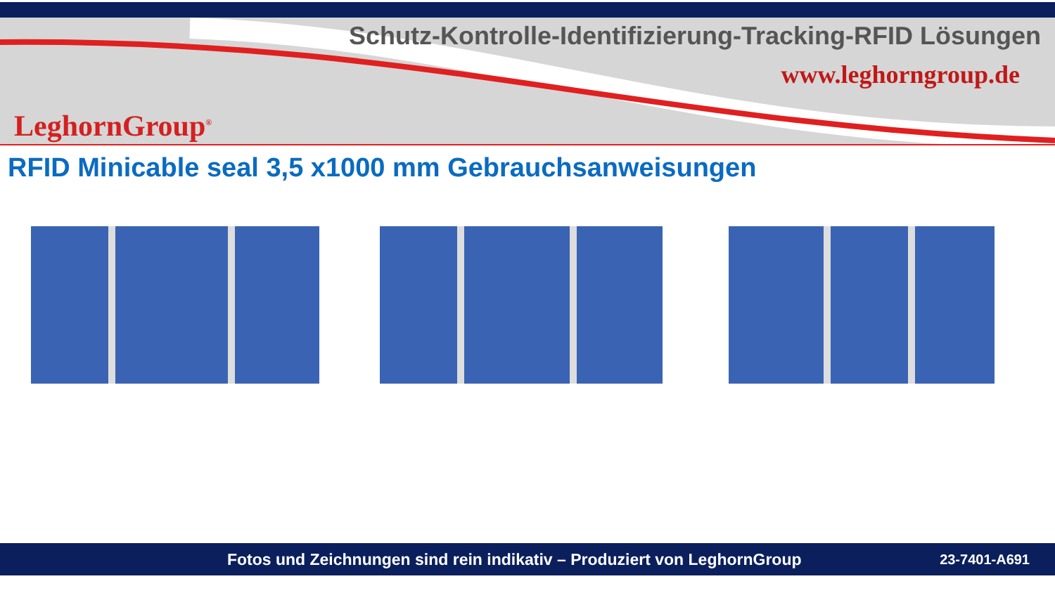Schutz-Kontrolle-Identifizierung-Tracking-RFID Lösungen
www.leghorngroup.de
LeghornGroup<sup>®</sup>
RFID Minicable seal 3,5 x1000 mm Gebrauchsanweisungen
Fotos und Zeichnungen sind rein indikativ – Produziert von LeghornGroup 23-7401-A691